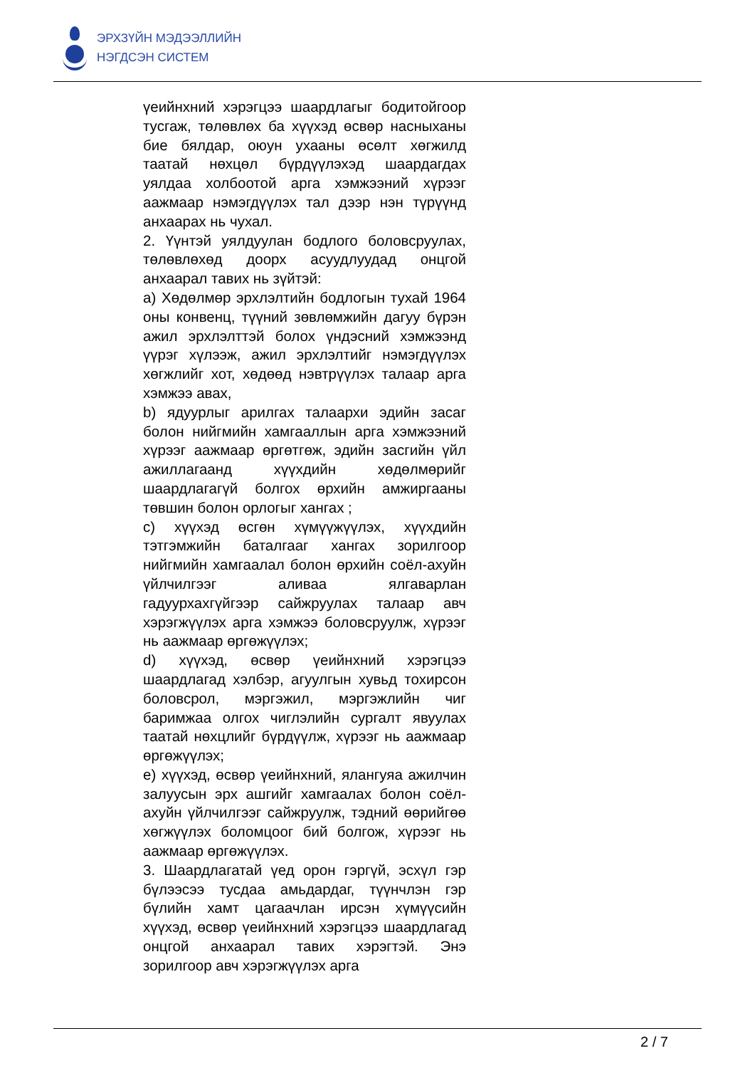ЭРХЗҮЙН МЭДЭЭЛЛИЙН
НЭГДСЭН СИСТЕМ
үеийнхний хэрэгцээ шаардлагыг бодитойгоор тусгаж, төлөвлөх ба хүүхэд өсвөр насныханы бие бялдар, оюун ухааны өсөлт хөгжилд таатай нөхцөл бүрдүүлэхэд шаардагдах уялдаа холбоотой арга хэмжээний хүрээг аажмаар нэмэгдүүлэх тал дээр нэн түрүүнд анхаарах нь чухал.
2. Үүнтэй уялдуулан бодлого боловсруулах, төлөвлөхөд доорх асуудлуудад онцгой анхаарал тавих нь зүйтэй:
a) Хөдөлмөр эрхлэлтийн бодлогын тухай 1964 оны конвенц, түүний зөвлөмжийн дагуу бүрэн ажил эрхлэлттэй болох үндэсний хэмжээнд үүрэг хүлээж, ажил эрхлэлтийг нэмэгдүүлэх хөгжлийг хот, хөдөөд нэвтрүүлэх талаар арга хэмжээ авах,
b) ядуурлыг арилгах талаархи эдийн засаг болон нийгмийн хамгааллын арга хэмжээний хүрээг аажмаар өргөтгөж, эдийн засгийн үйл ажиллагаанд хүүхдийн хөдөлмөрийг шаардлагагүй болгох өрхийн амжиргааны төвшин болон орлогыг хангах ;
c) хүүхэд өсгөн хүмүүжүүлэх, хүүхдийн тэтгэмжийн баталгааг хангах зорилгоор нийгмийн хамгаалал болон өрхийн соёл-ахуйн үйлчилгээг аливаа ялгаварлан гадуурхахгүйгээр сайжруулах талаар авч хэрэгжүүлэх арга хэмжээ боловсруулж, хүрээг нь аажмаар өргөжүүлэх;
d) хүүхэд, өсвөр үеийнхний хэрэгцээ шаардлагад хэлбэр, агуулгын хувьд тохирсон боловсрол, мэргэжил, мэргэжлийн чиг баримжаа олгох чиглэлийн сургалт явуулах таатай нөхцлийг бүрдүүлж, хүрээг нь аажмаар өргөжүүлэх;
e) хүүхэд, өсвөр үеийнхний, ялангуяа ажилчин залуусын эрх ашгийг хамгаалах болон соёл-ахуйн үйлчилгээг сайжруулж, тэдний өөрийгөө хөгжүүлэх боломцоог бий болгож, хүрээг нь аажмаар өргөжүүлэх.
3. Шаардлагатай үед орон гэргүй, эсхүл гэр бүлээсээ тусдаа амьдардаг, түүнчлэн гэр бүлийн хамт цагаачлан ирсэн хүмүүсийн хүүхэд, өсвөр үеийнхний хэрэгцээ шаардлагад онцгой анхаарал тавих хэрэгтэй. Энэ зорилгоор авч хэрэгжүүлэх арга
2 / 7